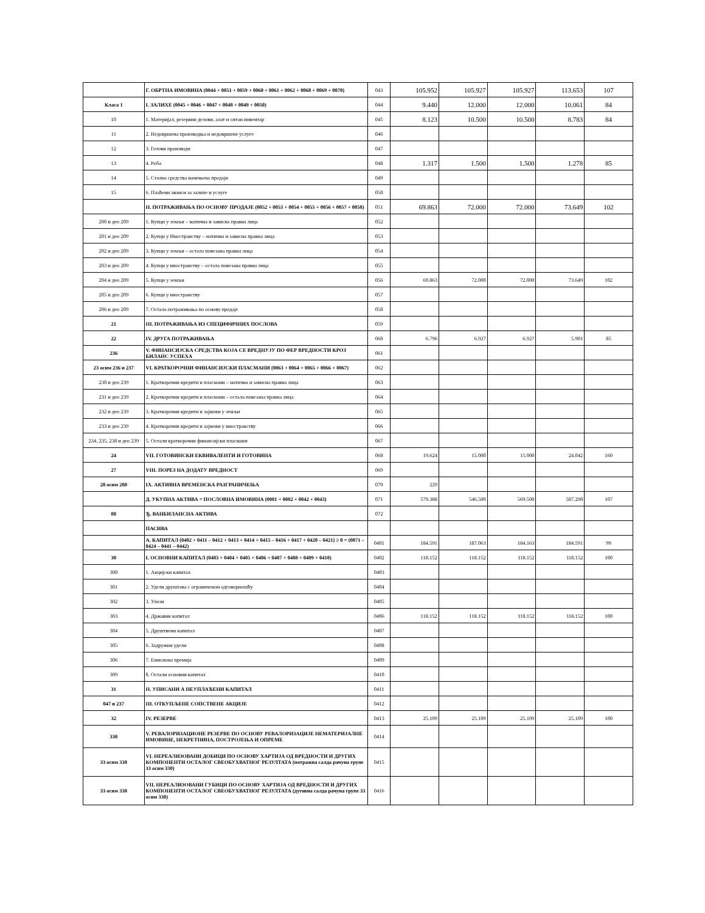| | Г. ОБРТНА ИМОВИНА (0044 + 0051 + 0059 + 0060 + 0061 + 0062 + 0068 + 0069 + 0070) | 043 | 105.952 | 105.927 | 105.927 | 113.653 | 107 |
| Класа 1 | I. ЗАЛИХЕ (0045 + 0046 + 0047 + 0048 + 0049 + 0050) | 044 | 9.440 | 12.000 | 12.000 | 10.061 | 84 |
| 10 | 1. Материјал, резервни делови, алат и ситан инвентар | 045 | 8.123 | 10.500 | 10.500 | 8.783 | 84 |
| 11 | 2. Недовршена производња и недовршене услуге | 046 | | | | | |
| 12 | 3. Готови производи | 047 | | | | | |
| 13 | 4. Роба | 048 | 1.317 | 1.500 | 1.500 | 1.278 | 85 |
| 14 | 5. Стална средства намењена продаји | 049 | | | | | |
| 15 | 6. Плаћени аванси за залихе и услуге | 050 | | | | | |
| | II. ПОТРАЖИВАЊА ПО ОСНОВУ ПРОДАЈЕ (0052 + 0053 + 0054 + 0055 + 0056 + 0057 + 0058) | 051 | 69.863 | 72.000 | 72.000 | 73.649 | 102 |
| 200 и део 209 | 1. Купци у земљи – матична и зависна правна лица | 052 | | | | | |
| 201 и део 209 | 2. Купци у Иностранству – матична и зависна правна лица | 053 | | | | | |
| 202 и део 209 | 3. Купци у земљи – остала повезана правна лица | 054 | | | | | |
| 203 и део 209 | 4. Купци у иностранству – остала повезана правна лица | 055 | | | | | |
| 204 и део 209 | 5. Купци у земљи | 056 | 69.863 | 72.000 | 72.000 | 73.649 | 102 |
| 205 и део 209 | 6. Купци у иностранству | 057 | | | | | |
| 206 и део 209 | 7. Остала потраживања по основу продаје | 058 | | | | | |
| 21 | III. ПОТРАЖИВАЊА ИЗ СПЕЦИФИЧНИХ ПОСЛОВА | 059 | | | | | |
| 22 | IV. ДРУГА ПОТРАЖИВАЊА | 060 | 6.796 | 6.927 | 6.927 | 5.901 | 85 |
| 236 | V. ФИНАНСИЈСКА СРЕДСТВА КОЈА СЕ ВРЕДНУЈУ ПО ФЕР ВРЕДНОСТИ КРОЗ БИЛАНС УСПЕХА | 061 | | | | | |
| 23 осим 236 и 237 | VI. КРАТКОРОЧНИ ФИНАНСИЈСКИ ПЛАСМАНИ (0063 + 0064 + 0065 + 0066 + 0067) | 062 | | | | | |
| 230 и део 239 | 1. Краткорочни кредити и пласмани – матична и зависна правна лица | 063 | | | | | |
| 231 и део 239 | 2. Краткорочни кредити и пласмани – остала повезана правна лица | 064 | | | | | |
| 232 и део 239 | 3. Краткорочни кредити и зајмови у земљи | 065 | | | | | |
| 233 и део 239 | 4. Краткорочни кредити и зајмови у иностранству | 066 | | | | | |
| 234, 235, 238 и део 239 | 5. Остали краткорочни финансијски пласмани | 067 | | | | | |
| 24 | VII. ГОТОВИНСКИ ЕКВИВАЛЕНТИ И ГОТОВИНА | 068 | 19.624 | 15.000 | 15.000 | 24.042 | 160 |
| 27 | VIII. ПОРЕЗ НА ДОДАТУ ВРЕДНОСТ | 069 | | | | | |
| 28 осим 288 | IX. АКТИВНА ВРЕМЕНСКА РАЗГРАНИЧЕЊА | 070 | 229 | | | | |
| | Д. УКУПНА АКТИВА = ПОСЛОВНА ИМОВИНА (0001 + 0002 + 0042 + 0043) | 071 | 579.388 | 546.500 | 569.500 | 587.298 | 107 |
| 88 | Ђ. ВАНБИЛАНСНА АКТИВА | 072 | | | | | |
| | ПАСИВА | | | | | | |
| | А. КАПИТАЛ (0402 + 0411 – 0412 + 0413 + 0414 + 0415 – 0416 + 0417 + 0420 – 0421) ≥ 0 = (0071 – 0424 – 0441 – 0442) | 0401 | 184.591 | 187.063 | 184.163 | 184.591 | 99 |
| 30 | I. ОСНОВНИ КАПИТАЛ (0403 + 0404 + 0405 + 0406 + 0407 + 0408 + 0409 + 0410) | 0402 | 118.152 | 118.152 | 118.152 | 118.152 | 100 |
| 300 | 1. Акцијски капитал | 0403 | | | | | |
| 301 | 2. Удели друштава с ограниченом одговорношћу | 0404 | | | | | |
| 302 | 3. Улози | 0405 | | | | | |
| 303 | 4. Државни капитал | 0406 | 118.152 | 118.152 | 118.152 | 118.152 | 100 |
| 304 | 5. Друштвени капитал | 0407 | | | | | |
| 305 | 6. Задружни удели | 0408 | | | | | |
| 306 | 7. Емисиона премија | 0409 | | | | | |
| 309 | 8. Остали основни капитал | 0410 | | | | | |
| 31 | II. УПИСАНИ А НЕУПЛАЋЕНИ КАПИТАЛ | 0411 | | | | | |
| 047 и 237 | III. ОТКУПЉЕНЕ СОПСТВЕНЕ АКЦИЈЕ | 0412 | | | | | |
| 32 | IV. РЕЗЕРВЕ | 0413 | 25.109 | 25.109 | 25.109 | 25.109 | 100 |
| 330 | V. РЕВАЛОРИЗАЦИОНЕ РЕЗЕРВЕ ПО ОСНОВУ РЕВАЛОРИЗАЦИЈЕ НЕМАТЕРИЈАЛНЕ ИМОВИНЕ, НЕКРЕТНИНА, ПОСТРОЈЕЊА И ОПРЕМЕ | 0414 | | | | | |
| 33 осим 330 | VI. НЕРЕАЛИЗОВАНИ ДОБИЦИ ПО ОСНОВУ ХАРТИЈА ОД ВРЕДНОСТИ И ДРУГИХ КОМПОНЕНТИ ОСТАЛОГ СВЕОБУХВАТНОГ РЕЗУЛТАТА (потражна салда рачуна групе 33 осим 330) | 0415 | | | | | |
| 33 осим 330 | VII. НЕРЕАЛИЗОВАНИ ГУБИЦИ ПО ОСНОВУ ХАРТИЈА ОД ВРЕДНОСТИ И ДРУГИХ КОМПОНЕНТИ ОСТАЛОГ СВЕОБУХВАТНОГ РЕЗУЛТАТА (дуговна салда рачуна групе 33 осим 330) | 0416 | | | | | |